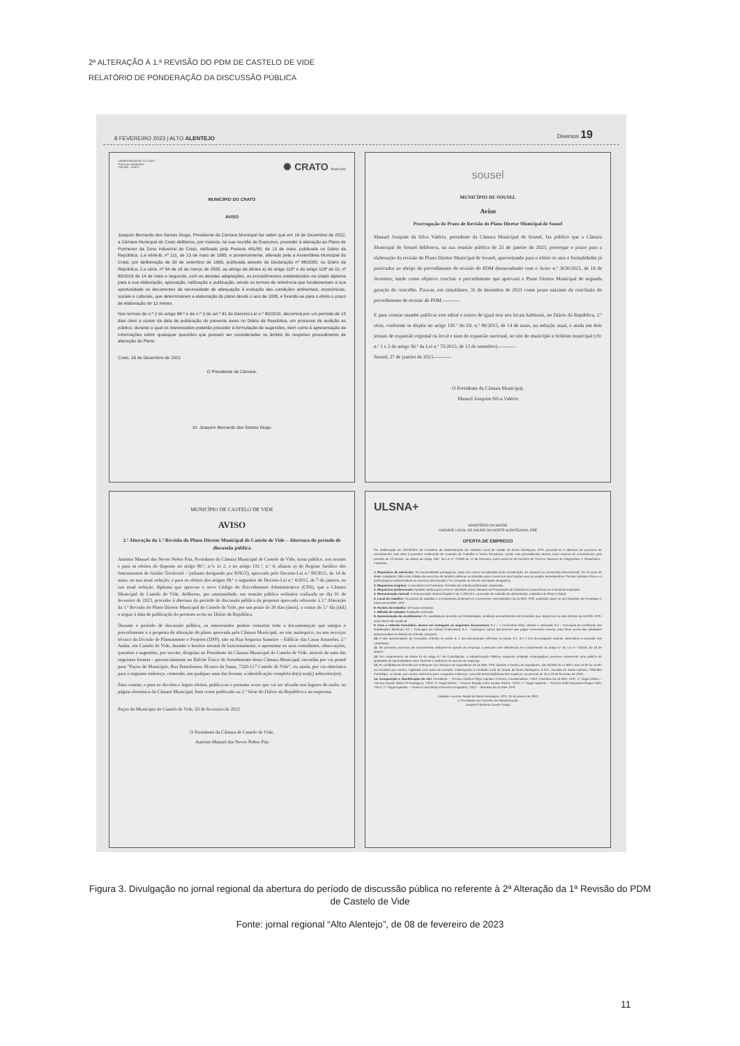2ª ALTERAÇÃO À 1.ª REVISÃO DO PDM DE CASTELO DE VIDE
RELATÓRIO DE PONDERAÇÃO DA DISCUSSÃO PÚBLICA
8 FEVEREIRO 2023 | ALTO ALENTEJO Diversos 19
CÂMARA MUNICIPAL DO CRATO
PRAÇA DO MUNICÍPIO
7430-999 – CRATO ✺ CRATO Município
MUNICÍPIO DO CRATO
AVISO
Joaquim Bernardo dos Santos Diogo, Presidente da Câmara Municipal faz saber que em 16 de Dezembro de 2022, a Câmara Municipal do Crato deliberou, por maioria, na sua reunião do Executivo, proceder à alteração ao Plano de Pormenor da Zona Industrial do Crato, ratificado pela Portaria 451/95, de 13 de maio, publicada no Diário da República, 1.a série-B, nº 111, de 13 de maio de 1995, e posteriormente, alterado pela a Assembleia Municipal do Crato, por deliberação de 30 de setembro de 1999, publicada através da Declaração nº 88/2000, no Diário da República, 2.a série, nº 64 de 16 de março de 2000, ao abrigo da alínea a) do artigo 115º e do artigo 118º do DL nº 80/2015 de 14 de maio e seguindo, com as devidas adaptações, os procedimentos estabelecidos no citado diploma para a sua elaboração, aprovação, ratificação e publicação, sendo os termos de referência que fundamentam a sua oportunidade os decorrentes da necessidade de adequação à evolução das condições ambientais, económicas, sociais e culturais, que determinaram a elaboração do plano desde o ano de 1995, e fixando-se para o efeito o prazo de elaboração de 12 meses.
Nos termos do n.º 2 do artigo 88.º e do n.º 3 do art.º 81 do Decreto-Lei n.º 80/2015, decorrerá por um período de 15 dias úteis a contar da data de publicação do presente aviso no Diário da República, um processo de audição ao público, durante o qual os interessados poderão proceder à formulação de sugestões, bem como à apresentação de informações sobre quaisquer questões que possam ser consideradas no âmbito do respetivo procedimento de alteração do Plano.
Crato, 26 de Dezembro de 2022
O Presidente da Câmara,
Dr. Joaquim Bernardo dos Santos Diogo
sousel
MUNICÍPIO DE SOUSEL
Aviso
Prorrogação do Prazo de Revisão do Plano Diretor Municipal de Sousel
Manuel Joaquim da Silva Valério, presidente da Câmara Municipal de Sousel, faz público que a Câmara Municipal de Sousel deliberou, na sua reunião pública de 25 de janeiro de 2023, prorrogar o prazo para a elaboração da revisão do Plano Diretor Municipal de Sousel, aproveitando para o efeito os atos e formalidades já praticados ao abrigo do procedimento de revisão do PDM desencadeado com o Aviso n.º 3030/2021, de 18 de fevereiro, tendo como objetivo concluir o procedimento que aprovará o Plano Diretor Municipal de segunda geração do concelho. Fixa-se, em simultâneo, 31 de dezembro de 2023 como prazo máximo da conclusão do procedimento de revisão do PDM.----------
E para constar mandei publicar este edital e outros de igual teor nos locais habituais, no Diário da República, 2.ª série, conforme se dispõe no artigo 191.º do DL n.º 80/2015, de 14 de maio, na redação atual, e ainda em dois jornais de expansão regional ou local e num de expansão nacional, no site do município e boletim municipal (cfr. n.º 1 e 2 do artigo 56.º da Lei n.º 75/2013, de 12 de setembro).----------
Sousel, 27 de janeiro de 2023.----------
O Presidente da Câmara Municipal,
Manuel Joaquim Silva Valério
MUNICÍPIO DE CASTELO DE VIDE
AVISO
2.ª Alteração da 1.ª Revisão do Plano Diretor Municipal de Castelo de Vide – Abertura do período de discussão pública
António Manuel das Neves Nobre Pita, Presidente da Câmara Municipal de Castelo de Vide, torna público, nos termos e para os efeitos do disposto no artigo 89.º, n.ºs 1e 2, e no artigo 191.º, n.º 4, alíneas a) do Regime Jurídico dos Instrumentos de Gestão Territorial – (adiante designado por RJIGT), aprovado pelo Decreto-Lei n.º 80/2015, de 14 de maio, na sua atual redação, e para os efeitos dos artigos 98.º e seguintes do Decreto-Lei n.º 4/2015, de 7 de janeiro, na sua atual redação, diploma que aprovou o novo Código do Procedimento Administrativo (CPA), que a Câmara Municipal de Castelo de Vide, deliberou, por unanimidade, em reunião pública ordinária realizada no dia 01 de fevereiro de 2023, proceder à abertura do período de discussão pública da proposta aprovada referente à 2.ª Alteração da 1.ª Revisão do Plano Diretor Municipal de Castelo de Vide, por um prazo de 30 dias (úteis), a contar do 5.º dia (útil) a seguir à data de publicação do presente aviso no Diário da República.
Durante o período de discussão pública, os interessados podem consultar toda a documentação que integra o procedimento e a proposta de alteração do plano aprovada pela Câmara Municipal, no site autárquico, ou nos serviços técnico da Divisão de Planeamento e Projetos (DPP), sito na Rua Sequeira Sameiro – Edifício das Casas Amarelas, 2.º Andar, em Castelo de Vide, durante o horário normal de funcionamento, e apresentar os seus contributos, observações, questões e sugestões, por escrito, dirigidas ao Presidente da Câmara Municipal de Castelo de Vide, através de uma das seguintes formas – presencialmente no Balcão Único de Atendimento desta Câmara Municipal; enviadas por via postal para "Paços do Município, Rua Bartolomeu Álvares da Santa, 7320-117 Castelo de Vide", ou ainda, por via eletrónica para o seguinte endereço, contendo, em qualquer uma das formas, a identificação completa do(s) seu(s) subscritor(es).
Para constar, e para os devidos e legais efeitos, publica-se o presente aviso que vai ser afixado nos lugares de estilo, na página eletrónica da Câmara Municipal, bem como publicado na 2.ª Série do Diário da República e na imprensa.
Paços do Município de Castelo de Vide, 03 de fevereiro de 2023
O Presidente da Câmara de Castelo de Vide,
António Manuel das Neves Nobre Pita
ULSNA+
MINISTÉRIO DA SAÚDE
UNIDADE LOCAL DE SAÚDE DO NORTE ALENTEJANO, EPE
OFERTA DE EMPREGO
Por deliberação de 19/10/2022 do Conselho de Administração da Unidade Local de Saúde do Norte Alentejano, EPE, procede-se à abertura de processo de recrutamento com vista à posterior celebração de Contrato de Trabalho a Termo Resolutivo, sendo este procedimento aberto como reserva de recrutamento pelo período de 24 meses, ao abrigo do artigo 140.º da Lei nº 7/2009 de 12 de fevereiro, para exercício de funções de Técnico Superior de Diagnóstico e Terapêutica - Farmácia.
1. Requisitos de admissão: Ter nacionalidade portuguesa, salvo nos casos exceptuados pela Constituição, lei especial ou convenção internacional; Ter 18 anos de idade completos; Não estar inibido do exercício de funções públicas ou interdito para o exercício das funções que se propõe desempenhar; Possuir robustez física e o perfil psíquico indispensável ao exercício das funções; Ter cumprido as leis de vacinação obrigatória.
2. Requisitos exigidos: Licenciatura em Farmácia; Portador de cédula profissional, atualizada.
3. Requisitos preferenciais: Aptidão médica para exercer atividade numa Unidade de Preparação de Citotóxicos; Experiência em Farmácia Hospitalar.
4. Remuneração mensal: A remuneração mensal ilíquida é de 1.268,04 €, acrescido de subsídio de alimentação, subsídios de férias e Natal.
5. Local de trabalho: Os postos de trabalho a recrutamento destinam-se a preencher necessidades na ULSNA, EPE, podendo situar-se nos hospitais de Portalegre e Elvas da ULSNA, EPE.
6. Horário de trabalho: 40 horas semanais.
7. Método de seleção: Avaliação curricular.
8. Apresentação de candidaturas: As candidaturas deverão ser formalizadas, mediante preenchimento do formulário tipo, disponível no sítio internet da ULSNA, EPE: www.ulsna.min-saude.pt.
9. Com o referido formulário, devem ser entregues os seguintes documentos: 9.1 – 1 Curriculum Vitae, datado e assinado; 9.2 – Fotocópia do certificado das Habilitações literárias; 9.3 – Fotocópia da Cédula Profissional; 9.4 – Quaisquer outros documentos que julgue necessário anexar, para fazer prova das atividades desenvolvidas no âmbito da referida categoria.
10. A não apresentação do formulário referido no ponto 8, e dos documentos referidos no ponto 9.1, 9.2 e 9.3 do parágrafo anterior, determina a exclusão dos candidatos.
11. No presente processo de recrutamento atribuem-se quotas de emprego a pessoas com deficiência em cumprimento do artigo 5.º do Lei n.º 4/2019, de 10 de janeiro.
12. Em cumprimento da alínea h) do artigo 9.º da Constituição, a Administração Pública, enquanto entidade empregadora, promove ativamente uma política de igualdade de oportunidades entre homens e mulheres no acesso ao emprego.
13. As candidaturas deverão ser entregues nos Serviços de Expediente da ULSNA, EPE durante o horário de expediente, das 09:00h às 12:30h e das 14:00 às 16:30, ou enviados por correio, registado com aviso de receção, endereçados à Unidade Local de Saúde do Norte Alentejano, E.P.E., Avenida de Santo António, 7300-853 Portalegre, ou ainda, por correio eletrónico para o seguinte endereço: com.tsdt.farmacia@ulsna.min-saude.pt, no período de 10 a 23 de fevereiro de 2023.
14. Composição e identificação do Júri Presidente – Técnica Andreia Filipa Cipriano Ferreira, Coordenadora, TSDT Farmácia da ULSNA, EPE; 1º Vogal efetivo – Técnica Suzete Maria Fé Rodrigues, TSDT; 2º Vogal efetivo – Técnica Brígida Ester Duarte Rocha, TSDT; 1.º Vogal suplente – Técnica Sofia Alexandra Roque Grilo, TSDT; 2.º Vogal suplente – Técnica Lúcia Maria Parracho Pouguinho, TSDT – farmácia da ULSNA, EPE.
Unidade Local de Saúde do Norte Alentejano, EPE, 26 de janeiro de 2023
O Presidente do Conselho de Administração
Joaquim Filomeno Duarte Araújo
Figura 3. Divulgação no jornal regional da abertura do período de discussão pública no referente à 2ª Alteração da 1ª Revisão do PDM de Castelo de Vide
Fonte: jornal regional “Alto Alentejo”, de 08 de fevereiro de 2023
11